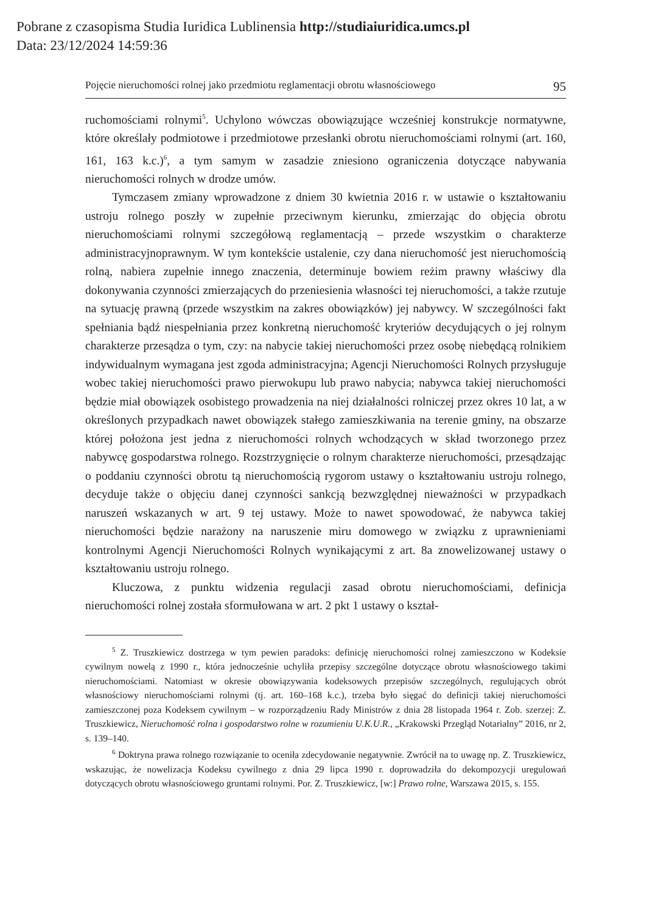Pobrane z czasopisma Studia Iuridica Lublinensia http://studiaiuridica.umcs.pl
Data: 23/12/2024 14:59:36
Pojęcie nieruchomości rolnej jako przedmiotu reglamentacji obrotu własnościowego 95
ruchomościami rolnymi<sup>5</sup>. Uchylono wówczas obowiązujące wcześniej konstrukcje normatywne, które określały podmiotowe i przedmiotowe przesłanki obrotu nieruchomościami rolnymi (art. 160, 161, 163 k.c.)<sup>6</sup>, a tym samym w zasadzie zniesiono ograniczenia dotyczące nabywania nieruchomości rolnych w drodze umów.
Tymczasem zmiany wprowadzone z dniem 30 kwietnia 2016 r. w ustawie o kształtowaniu ustroju rolnego poszły w zupełnie przeciwnym kierunku, zmierzając do objęcia obrotu nieruchomościami rolnymi szczegółową reglamentacją – przede wszystkim o charakterze administracyjnoprawnym. W tym kontekście ustalenie, czy dana nieruchomość jest nieruchomością rolną, nabiera zupełnie innego znaczenia, determinuje bowiem reżim prawny właściwy dla dokonywania czynności zmierzających do przeniesienia własności tej nieruchomości, a także rzutuje na sytuację prawną (przede wszystkim na zakres obowiązków) jej nabywcy. W szczególności fakt spełniania bądź niespełniania przez konkretną nieruchomość kryteriów decydujących o jej rolnym charakterze przesądza o tym, czy: na nabycie takiej nieruchomości przez osobę niebędącą rolnikiem indywidualnym wymagana jest zgoda administracyjna; Agencji Nieruchomości Rolnych przysługuje wobec takiej nieruchomości prawo pierwokupu lub prawo nabycia; nabywca takiej nieruchomości będzie miał obowiązek osobistego prowadzenia na niej działalności rolniczej przez okres 10 lat, a w określonych przypadkach nawet obowiązek stałego zamieszkiwania na terenie gminy, na obszarze której położona jest jedna z nieruchomości rolnych wchodzących w skład tworzonego przez nabywcę gospodarstwa rolnego. Rozstrzygnięcie o rolnym charakterze nieruchomości, przesądzając o poddaniu czynności obrotu tą nieruchomością rygorom ustawy o kształtowaniu ustroju rolnego, decyduje także o objęciu danej czynności sankcją bezwzględnej nieważności w przypadkach naruszeń wskazanych w art. 9 tej ustawy. Może to nawet spowodować, że nabywca takiej nieruchomości będzie narażony na naruszenie miru domowego w związku z uprawnieniami kontrolnymi Agencji Nieruchomości Rolnych wynikającymi z art. 8a znowelizowanej ustawy o kształtowaniu ustroju rolnego.
Kluczowa, z punktu widzenia regulacji zasad obrotu nieruchomościami, definicja nieruchomości rolnej została sformułowana w art. 2 pkt 1 ustawy o kształ-
<sup>5</sup> Z. Truszkiewicz dostrzega w tym pewien paradoks: definicję nieruchomości rolnej zamieszczono w Kodeksie cywilnym nowelą z 1990 r., która jednocześnie uchyliła przepisy szczególne dotyczące obrotu własnościowego takimi nieruchomościami. Natomiast w okresie obowiązywania kodeksowych przepisów szczególnych, regulujących obrót własnościowy nieruchomościami rolnymi (tj. art. 160–168 k.c.), trzeba było sięgać do definicji takiej nieruchomości zamieszczonej poza Kodeksem cywilnym – w rozporządzeniu Rady Ministrów z dnia 28 listopada 1964 r. Zob. szerzej: Z. Truszkiewicz, Nieruchomość rolna i gospodarstwo rolne w rozumieniu U.K.U.R., „Krakowski Przegląd Notarialny” 2016, nr 2, s. 139–140.
<sup>6</sup> Doktryna prawa rolnego rozwiązanie to oceniła zdecydowanie negatywnie. Zwrócił na to uwagę np. Z. Truszkiewicz, wskazując, że nowelizacja Kodeksu cywilnego z dnia 29 lipca 1990 r. doprowadziła do dekompozycji uregulowań dotyczących obrotu własnościowego gruntami rolnymi. Por. Z. Truszkiewicz, [w:] Prawo rolne, Warszawa 2015, s. 155.